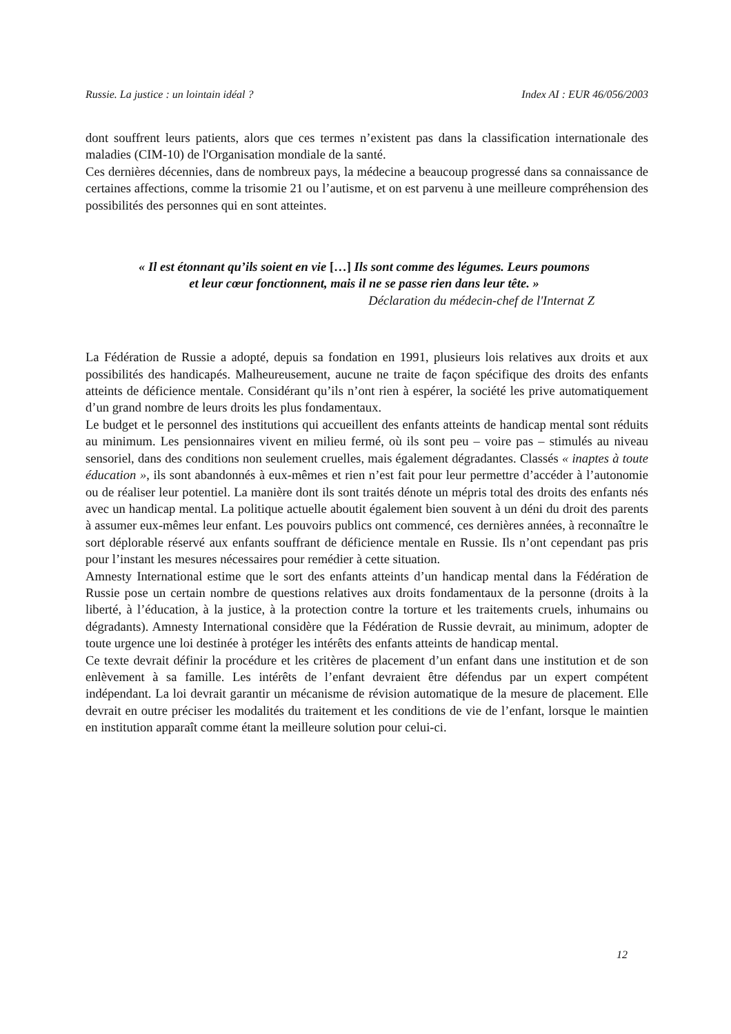Russie. La justice : un lointain idéal ? Index AI : EUR 46/056/2003
dont souffrent leurs patients, alors que ces termes n’existent pas dans la classification internationale des maladies (CIM-10) de l'Organisation mondiale de la santé.
Ces dernières décennies, dans de nombreux pays, la médecine a beaucoup progressé dans sa connaissance de certaines affections, comme la trisomie 21 ou l’autisme, et on est parvenu à une meilleure compréhension des possibilités des personnes qui en sont atteintes.
« Il est étonnant qu’ils soient en vie […] Ils sont comme des légumes. Leurs poumons et leur cœur fonctionnent, mais il ne se passe rien dans leur tête. »
Déclaration du médecin-chef de l'Internat Z
La Fédération de Russie a adopté, depuis sa fondation en 1991, plusieurs lois relatives aux droits et aux possibilités des handicapés. Malheureusement, aucune ne traite de façon spécifique des droits des enfants atteints de déficience mentale. Considérant qu’ils n’ont rien à espérer, la société les prive automatiquement d’un grand nombre de leurs droits les plus fondamentaux.
Le budget et le personnel des institutions qui accueillent des enfants atteints de handicap mental sont réduits au minimum. Les pensionnaires vivent en milieu fermé, où ils sont peu – voire pas – stimulés au niveau sensoriel, dans des conditions non seulement cruelles, mais également dégradantes. Classés « inaptes à toute éducation », ils sont abandonnés à eux-mêmes et rien n’est fait pour leur permettre d’accéder à l’autonomie ou de réaliser leur potentiel. La manière dont ils sont traités dénote un mépris total des droits des enfants nés avec un handicap mental. La politique actuelle aboutit également bien souvent à un déni du droit des parents à assumer eux-mêmes leur enfant. Les pouvoirs publics ont commencé, ces dernières années, à reconnaître le sort déplorable réservé aux enfants souffrant de déficience mentale en Russie. Ils n’ont cependant pas pris pour l’instant les mesures nécessaires pour remédier à cette situation.
Amnesty International estime que le sort des enfants atteints d’un handicap mental dans la Fédération de Russie pose un certain nombre de questions relatives aux droits fondamentaux de la personne (droits à la liberté, à l’éducation, à la justice, à la protection contre la torture et les traitements cruels, inhumains ou dégradants). Amnesty International considère que la Fédération de Russie devrait, au minimum, adopter de toute urgence une loi destinée à protéger les intérêts des enfants atteints de handicap mental.
Ce texte devrait définir la procédure et les critères de placement d’un enfant dans une institution et de son enlèvement à sa famille. Les intérêts de l’enfant devraient être défendus par un expert compétent indépendant. La loi devrait garantir un mécanisme de révision automatique de la mesure de placement. Elle devrait en outre préciser les modalités du traitement et les conditions de vie de l’enfant, lorsque le maintien en institution apparaît comme étant la meilleure solution pour celui-ci.
12